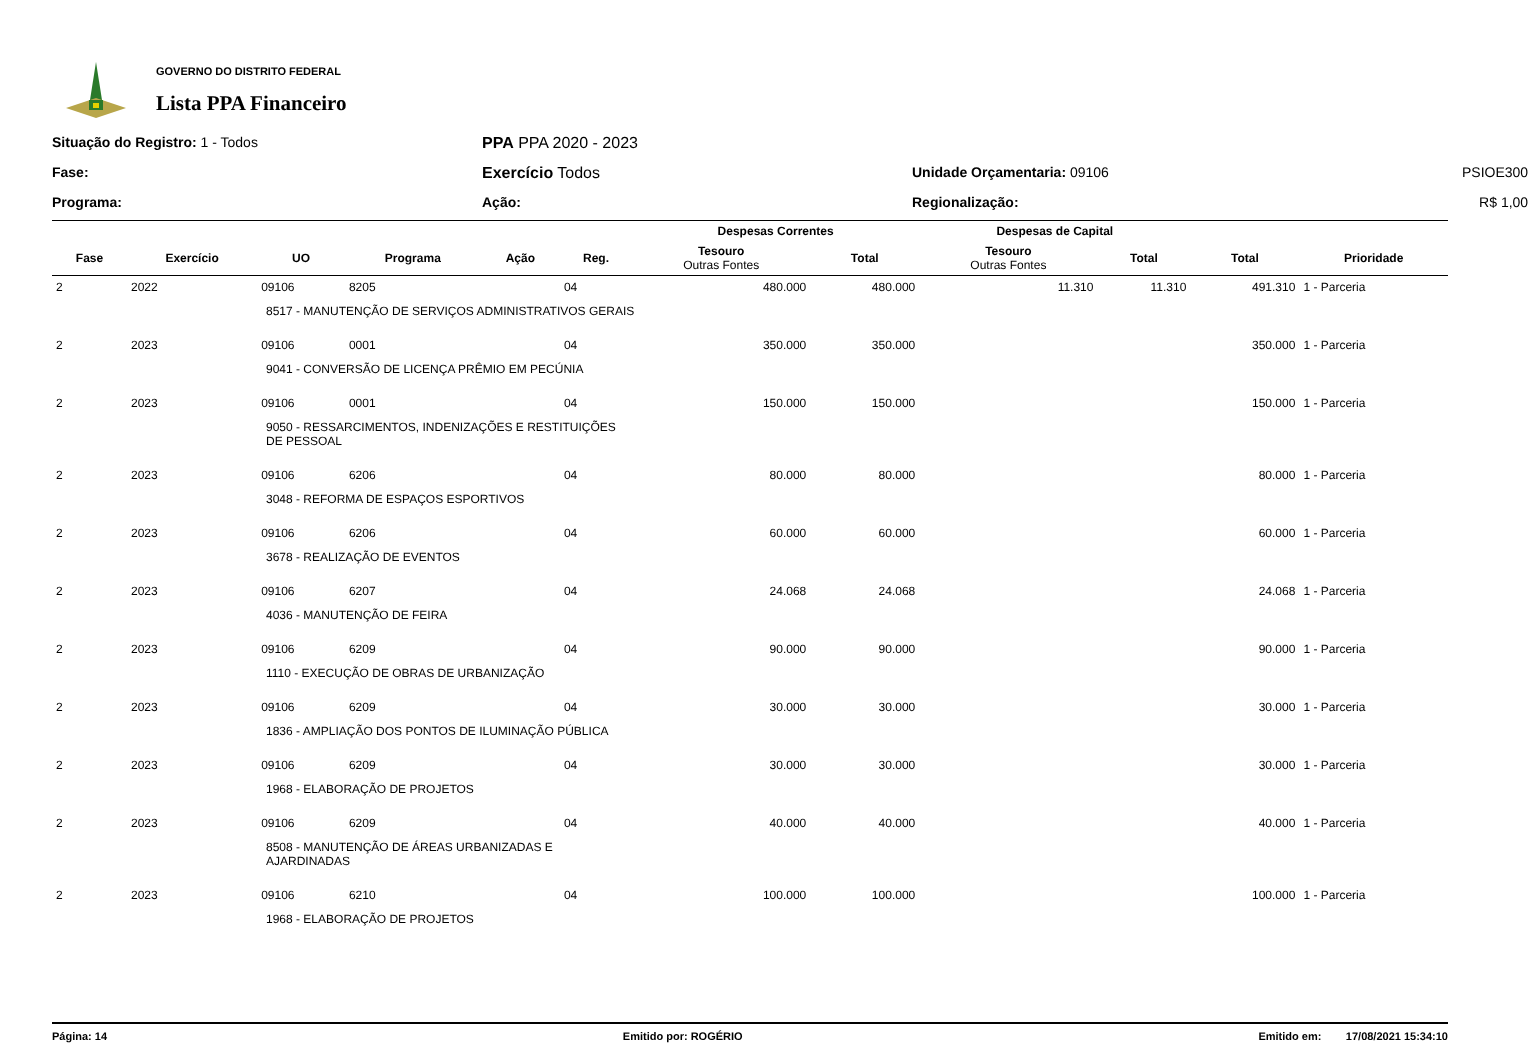GOVERNO DO DISTRITO FEDERAL
Lista PPA Financeiro
Situação do Registro: 1 - Todos
PPA PPA 2020 - 2023
Fase:
Exercício Todos
Unidade Orçamentaria: 09106
PSIOE300
Programa:
Ação:
Regionalização:
R$ 1,00
| | | | | | | Despesas Correntes | | Despesas de Capital | | | |
| --- | --- | --- | --- | --- | --- | --- | --- | --- | --- | --- | --- |
| Fase | Exercício | UO | Programa | Ação | Reg. | Tesouro Outras Fontes | Total | Tesouro Outras Fontes | Total | Total | Prioridade |
| 2 | 2022 | 09106 | 8205 | | 04 | 480.000 | 480.000 | 11.310 | 11.310 | 491.310 | 1 - Parceria |
| 8517 - MANUTENÇÃO DE SERVIÇOS ADMINISTRATIVOS GERAIS | | | | | | | | | | | |
| 2 | 2023 | 09106 | 0001 | | 04 | 350.000 | 350.000 | | | 350.000 | 1 - Parceria |
| 9041 - CONVERSÃO DE LICENÇA PRÊMIO EM PECÚNIA | | | | | | | | | | | |
| 2 | 2023 | 09106 | 0001 | | 04 | 150.000 | 150.000 | | | 150.000 | 1 - Parceria |
| 9050 - RESSARCIMENTOS, INDENIZAÇÕES E RESTITUIÇÕES DE PESSOAL | | | | | | | | | | | |
| 2 | 2023 | 09106 | 6206 | | 04 | 80.000 | 80.000 | | | 80.000 | 1 - Parceria |
| 3048 - REFORMA DE ESPAÇOS ESPORTIVOS | | | | | | | | | | | |
| 2 | 2023 | 09106 | 6206 | | 04 | 60.000 | 60.000 | | | 60.000 | 1 - Parceria |
| 3678 - REALIZAÇÃO DE EVENTOS | | | | | | | | | | | |
| 2 | 2023 | 09106 | 6207 | | 04 | 24.068 | 24.068 | | | 24.068 | 1 - Parceria |
| 4036 - MANUTENÇÃO DE FEIRA | | | | | | | | | | | |
| 2 | 2023 | 09106 | 6209 | | 04 | 90.000 | 90.000 | | | 90.000 | 1 - Parceria |
| 1110 - EXECUÇÃO DE OBRAS DE URBANIZAÇÃO | | | | | | | | | | | |
| 2 | 2023 | 09106 | 6209 | | 04 | 30.000 | 30.000 | | | 30.000 | 1 - Parceria |
| 1836 - AMPLIAÇÃO DOS PONTOS DE ILUMINAÇÃO PÚBLICA | | | | | | | | | | | |
| 2 | 2023 | 09106 | 6209 | | 04 | 30.000 | 30.000 | | | 30.000 | 1 - Parceria |
| 1968 - ELABORAÇÃO DE PROJETOS | | | | | | | | | | | |
| 2 | 2023 | 09106 | 6209 | | 04 | 40.000 | 40.000 | | | 40.000 | 1 - Parceria |
| 8508 - MANUTENÇÃO DE ÁREAS URBANIZADAS E AJARDINADAS | | | | | | | | | | | |
| 2 | 2023 | 09106 | 6210 | | 04 | 100.000 | 100.000 | | | 100.000 | 1 - Parceria |
| 1968 - ELABORAÇÃO DE PROJETOS | | | | | | | | | | | |
Página: 14 Emitido por: ROGÉRIO Emitido em: 17/08/2021 15:34:10